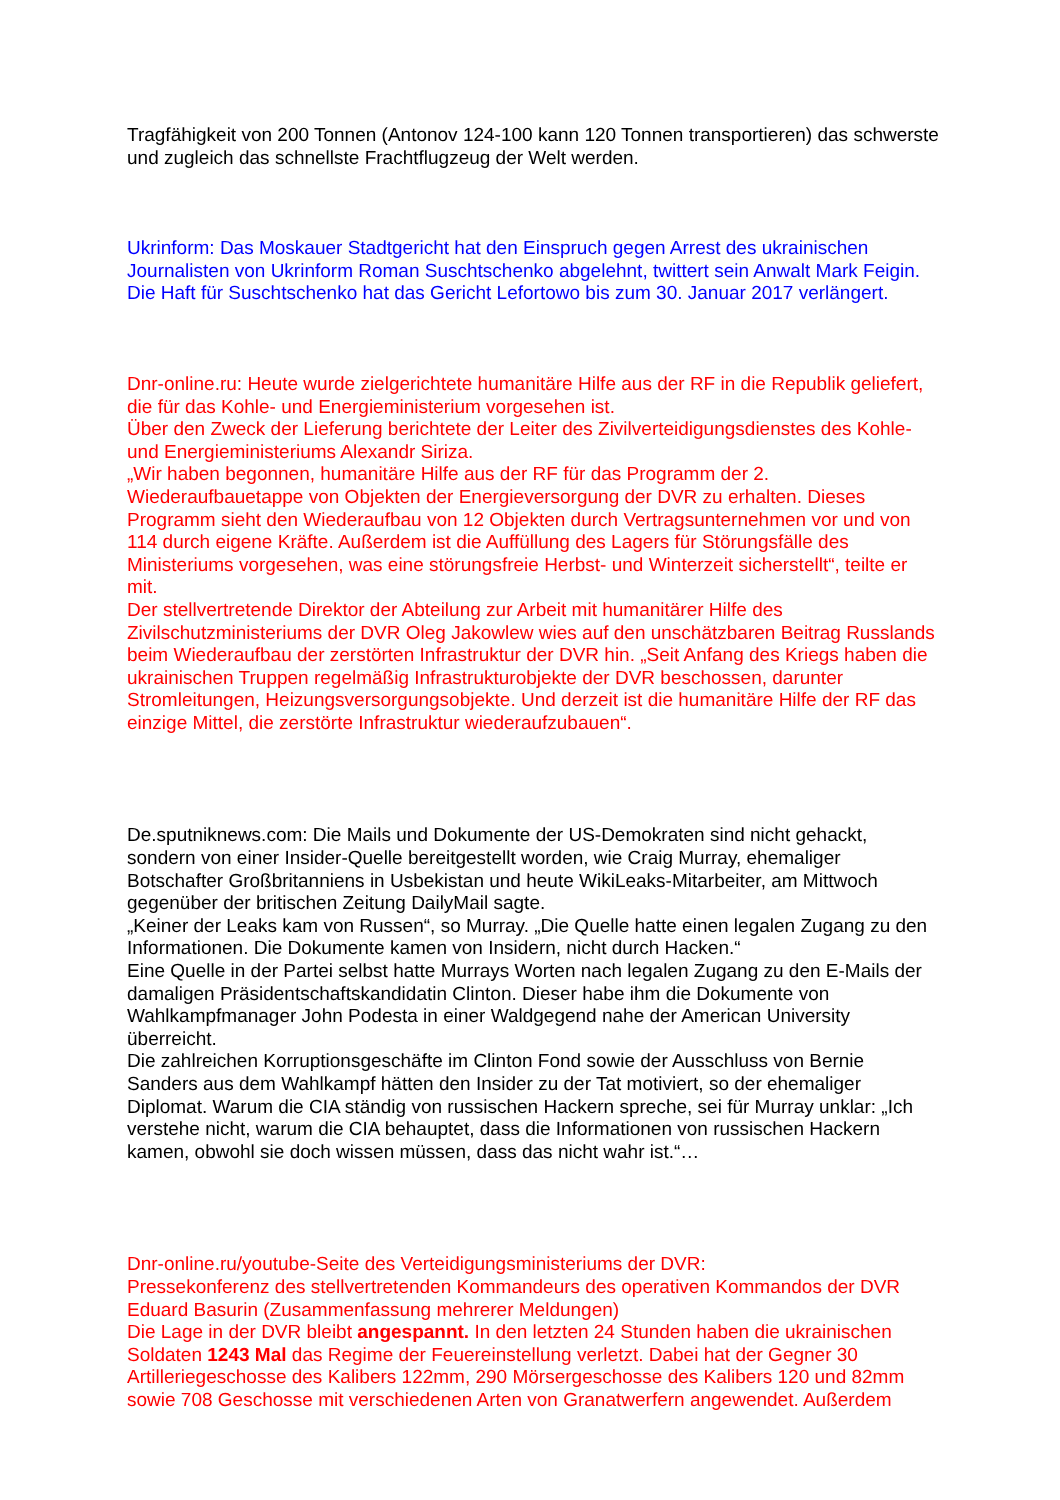Tragfähigkeit von 200 Tonnen (Antonov 124-100 kann 120 Tonnen transportieren) das schwerste und zugleich das schnellste Frachtflugzeug der Welt werden.
Ukrinform: Das Moskauer Stadtgericht hat den Einspruch gegen Arrest des ukrainischen Journalisten von Ukrinform Roman Suschtschenko abgelehnt, twittert sein Anwalt Mark Feigin.
Die Haft für Suschtschenko hat das Gericht Lefortowo bis zum 30. Januar 2017 verlängert.
Dnr-online.ru: Heute wurde zielgerichtete humanitäre Hilfe aus der RF in die Republik geliefert, die für das Kohle- und Energieministerium vorgesehen ist.
Über den Zweck der Lieferung berichtete der Leiter des Zivilverteidigungsdienstes des Kohle- und Energieministeriums Alexandr Siriza.
„Wir haben begonnen, humanitäre Hilfe aus der RF für das Programm der 2. Wiederaufbauetappe von Objekten der Energieversorgung der DVR zu erhalten. Dieses Programm sieht den Wiederaufbau von 12 Objekten durch Vertragsunternehmen vor und von 114 durch eigene Kräfte. Außerdem ist die Auffüllung des Lagers für Störungsfälle des Ministeriums vorgesehen, was eine störungsfreie Herbst- und Winterzeit sicherstellt“, teilte er mit.
Der stellvertretende Direktor der Abteilung zur Arbeit mit humanitärer Hilfe des Zivilschutzministeriums der DVR Oleg Jakowlew wies auf den unschätzbaren Beitrag Russlands beim Wiederaufbau der zerstörten Infrastruktur der DVR hin. „Seit Anfang des Kriegs haben die ukrainischen Truppen regelmäßig Infrastrukturobjekte der DVR beschossen, darunter Stromleitungen, Heizungsversorgungsobjekte. Und derzeit ist die humanitäre Hilfe der RF das einzige Mittel, die zerstörte Infrastruktur wiederaufzubauen“.
De.sputniknews.com: Die Mails und Dokumente der US-Demokraten sind nicht gehackt, sondern von einer Insider-Quelle bereitgestellt worden, wie Craig Murray, ehemaliger Botschafter Großbritanniens in Usbekistan und heute WikiLeaks-Mitarbeiter, am Mittwoch gegenüber der britischen Zeitung DailyMail sagte.
„Keiner der Leaks kam von Russen“, so Murray. „Die Quelle hatte einen legalen Zugang zu den Informationen. Die Dokumente kamen von Insidern, nicht durch Hacken.“
Eine Quelle in der Partei selbst hatte Murrays Worten nach legalen Zugang zu den E-Mails der damaligen Präsidentschaftskandidatin Clinton. Dieser habe ihm die Dokumente von Wahlkampfmanager John Podesta in einer Waldgegend nahe der American University überreicht.
Die zahlreichen Korruptionsgeschäfte im Clinton Fond sowie der Ausschluss von Bernie Sanders aus dem Wahlkampf hätten den Insider zu der Tat motiviert, so der ehemaliger Diplomat. Warum die CIA ständig von russischen Hackern spreche, sei für Murray unklar: „Ich verstehe nicht, warum die CIA behauptet, dass die Informationen von russischen Hackern kamen, obwohl sie doch wissen müssen, dass das nicht wahr ist.“…
Dnr-online.ru/youtube-Seite des Verteidigungsministeriums der DVR:
Pressekonferenz des stellvertretenden Kommandeurs des operativen Kommandos der DVR Eduard Basurin (Zusammenfassung mehrerer Meldungen)
Die Lage in der DVR bleibt angespannt. In den letzten 24 Stunden haben die ukrainischen Soldaten 1243 Mal das Regime der Feuereinstellung verletzt. Dabei hat der Gegner 30 Artilleriegeschosse des Kalibers 122mm, 290 Mörsergeschosse des Kalibers 120 und 82mm sowie 708 Geschosse mit verschiedenen Arten von Granatwerfern angewendet. Außerdem